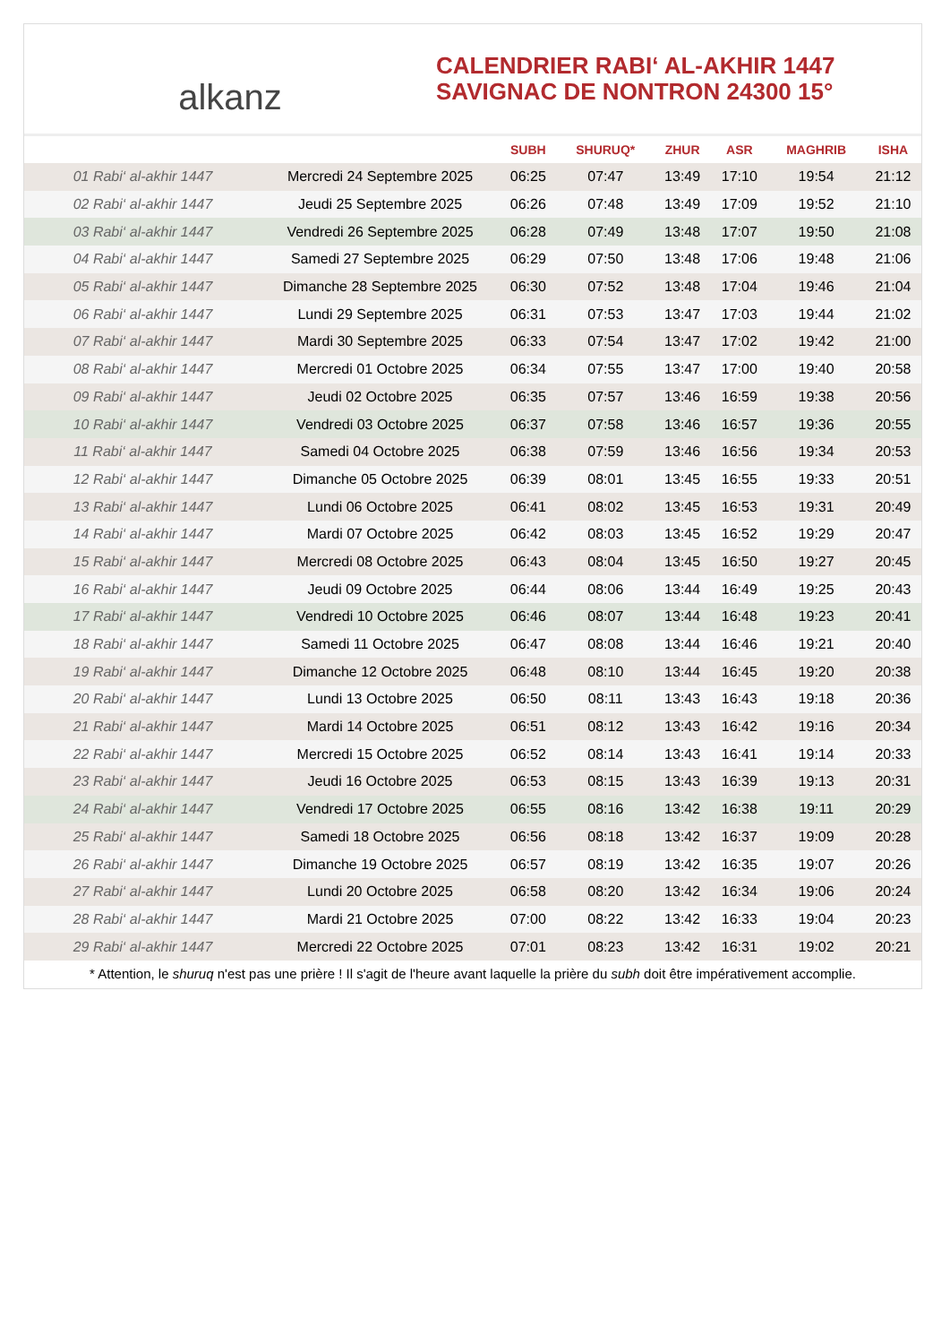alkanz
CALENDRIER RABI‘ AL-AKHIR 1447
SAVIGNAC DE NONTRON 24300 15°
| | | SUBH | SHURUQ* | ZHUR | ASR | MAGHRIB | ISHA |
| --- | --- | --- | --- | --- | --- | --- | --- |
| 01 Rabi‘ al-akhir 1447 | Mercredi 24 Septembre 2025 | 06:25 | 07:47 | 13:49 | 17:10 | 19:54 | 21:12 |
| 02 Rabi‘ al-akhir 1447 | Jeudi 25 Septembre 2025 | 06:26 | 07:48 | 13:49 | 17:09 | 19:52 | 21:10 |
| 03 Rabi‘ al-akhir 1447 | Vendredi 26 Septembre 2025 | 06:28 | 07:49 | 13:48 | 17:07 | 19:50 | 21:08 |
| 04 Rabi‘ al-akhir 1447 | Samedi 27 Septembre 2025 | 06:29 | 07:50 | 13:48 | 17:06 | 19:48 | 21:06 |
| 05 Rabi‘ al-akhir 1447 | Dimanche 28 Septembre 2025 | 06:30 | 07:52 | 13:48 | 17:04 | 19:46 | 21:04 |
| 06 Rabi‘ al-akhir 1447 | Lundi 29 Septembre 2025 | 06:31 | 07:53 | 13:47 | 17:03 | 19:44 | 21:02 |
| 07 Rabi‘ al-akhir 1447 | Mardi 30 Septembre 2025 | 06:33 | 07:54 | 13:47 | 17:02 | 19:42 | 21:00 |
| 08 Rabi‘ al-akhir 1447 | Mercredi 01 Octobre 2025 | 06:34 | 07:55 | 13:47 | 17:00 | 19:40 | 20:58 |
| 09 Rabi‘ al-akhir 1447 | Jeudi 02 Octobre 2025 | 06:35 | 07:57 | 13:46 | 16:59 | 19:38 | 20:56 |
| 10 Rabi‘ al-akhir 1447 | Vendredi 03 Octobre 2025 | 06:37 | 07:58 | 13:46 | 16:57 | 19:36 | 20:55 |
| 11 Rabi‘ al-akhir 1447 | Samedi 04 Octobre 2025 | 06:38 | 07:59 | 13:46 | 16:56 | 19:34 | 20:53 |
| 12 Rabi‘ al-akhir 1447 | Dimanche 05 Octobre 2025 | 06:39 | 08:01 | 13:45 | 16:55 | 19:33 | 20:51 |
| 13 Rabi‘ al-akhir 1447 | Lundi 06 Octobre 2025 | 06:41 | 08:02 | 13:45 | 16:53 | 19:31 | 20:49 |
| 14 Rabi‘ al-akhir 1447 | Mardi 07 Octobre 2025 | 06:42 | 08:03 | 13:45 | 16:52 | 19:29 | 20:47 |
| 15 Rabi‘ al-akhir 1447 | Mercredi 08 Octobre 2025 | 06:43 | 08:04 | 13:45 | 16:50 | 19:27 | 20:45 |
| 16 Rabi‘ al-akhir 1447 | Jeudi 09 Octobre 2025 | 06:44 | 08:06 | 13:44 | 16:49 | 19:25 | 20:43 |
| 17 Rabi‘ al-akhir 1447 | Vendredi 10 Octobre 2025 | 06:46 | 08:07 | 13:44 | 16:48 | 19:23 | 20:41 |
| 18 Rabi‘ al-akhir 1447 | Samedi 11 Octobre 2025 | 06:47 | 08:08 | 13:44 | 16:46 | 19:21 | 20:40 |
| 19 Rabi‘ al-akhir 1447 | Dimanche 12 Octobre 2025 | 06:48 | 08:10 | 13:44 | 16:45 | 19:20 | 20:38 |
| 20 Rabi‘ al-akhir 1447 | Lundi 13 Octobre 2025 | 06:50 | 08:11 | 13:43 | 16:43 | 19:18 | 20:36 |
| 21 Rabi‘ al-akhir 1447 | Mardi 14 Octobre 2025 | 06:51 | 08:12 | 13:43 | 16:42 | 19:16 | 20:34 |
| 22 Rabi‘ al-akhir 1447 | Mercredi 15 Octobre 2025 | 06:52 | 08:14 | 13:43 | 16:41 | 19:14 | 20:33 |
| 23 Rabi‘ al-akhir 1447 | Jeudi 16 Octobre 2025 | 06:53 | 08:15 | 13:43 | 16:39 | 19:13 | 20:31 |
| 24 Rabi‘ al-akhir 1447 | Vendredi 17 Octobre 2025 | 06:55 | 08:16 | 13:42 | 16:38 | 19:11 | 20:29 |
| 25 Rabi‘ al-akhir 1447 | Samedi 18 Octobre 2025 | 06:56 | 08:18 | 13:42 | 16:37 | 19:09 | 20:28 |
| 26 Rabi‘ al-akhir 1447 | Dimanche 19 Octobre 2025 | 06:57 | 08:19 | 13:42 | 16:35 | 19:07 | 20:26 |
| 27 Rabi‘ al-akhir 1447 | Lundi 20 Octobre 2025 | 06:58 | 08:20 | 13:42 | 16:34 | 19:06 | 20:24 |
| 28 Rabi‘ al-akhir 1447 | Mardi 21 Octobre 2025 | 07:00 | 08:22 | 13:42 | 16:33 | 19:04 | 20:23 |
| 29 Rabi‘ al-akhir 1447 | Mercredi 22 Octobre 2025 | 07:01 | 08:23 | 13:42 | 16:31 | 19:02 | 20:21 |
* Attention, le shuruq n'est pas une prière ! Il s'agit de l'heure avant laquelle la prière du subh doit être impérativement accomplie.